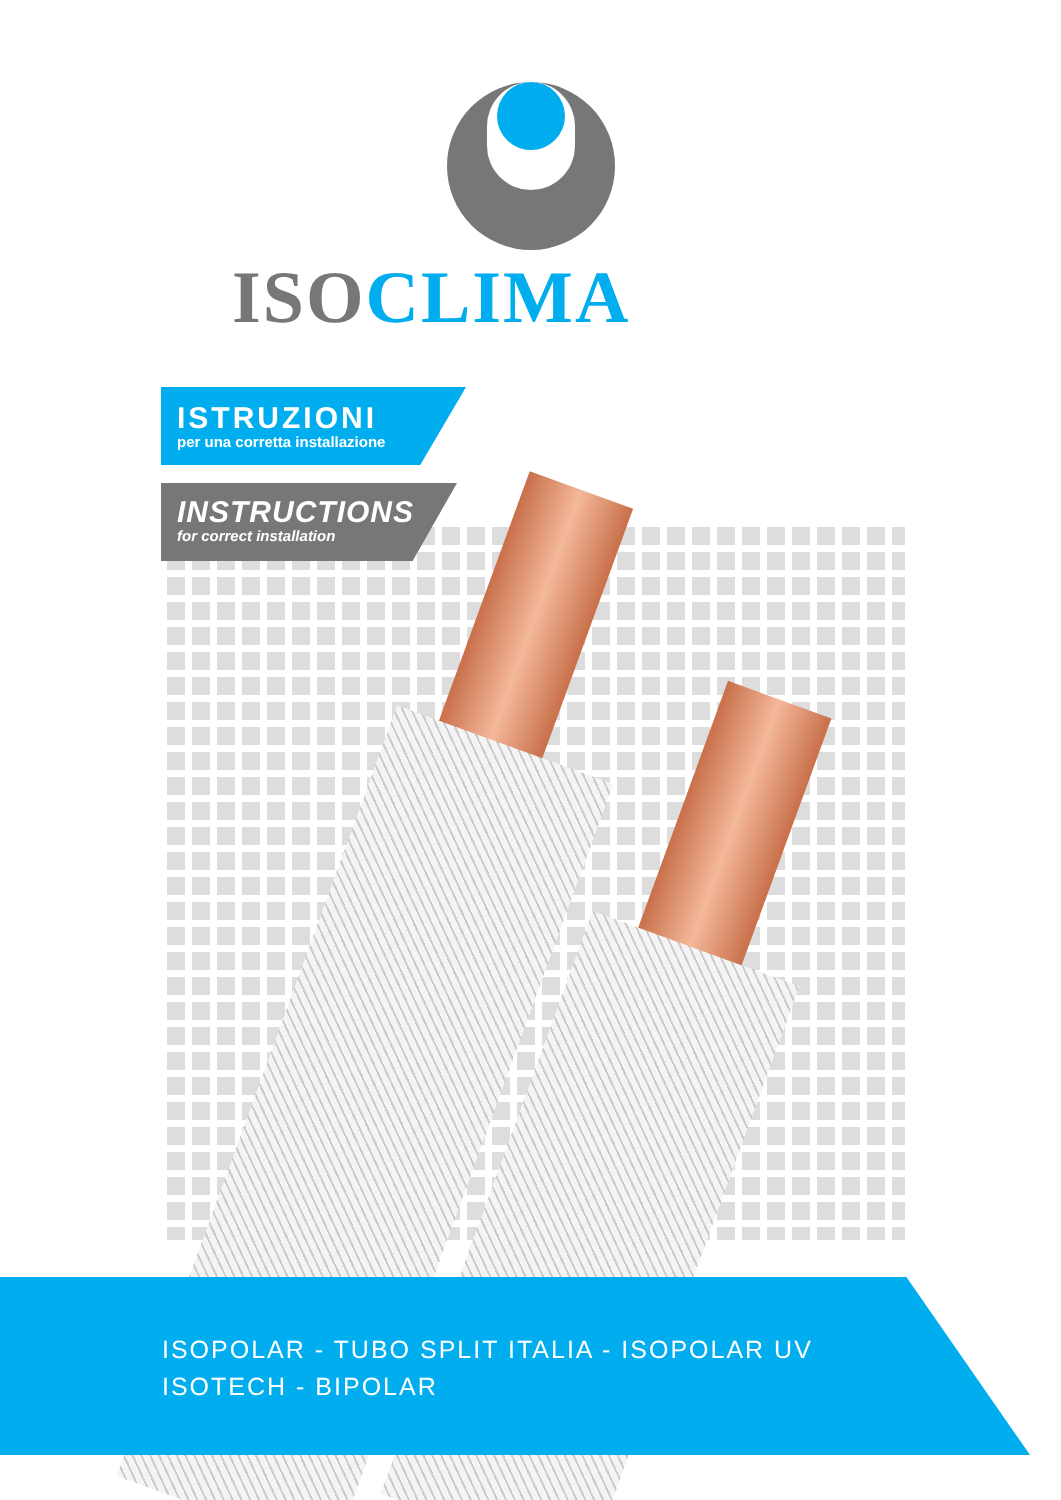ISOCLIMA
ISTRUZIONI
per una corretta installazione
INSTRUCTIONS
for correct installation
ISOPOLAR - TUBO SPLIT ITALIA - ISOPOLAR UV
ISOTECH - BIPOLAR